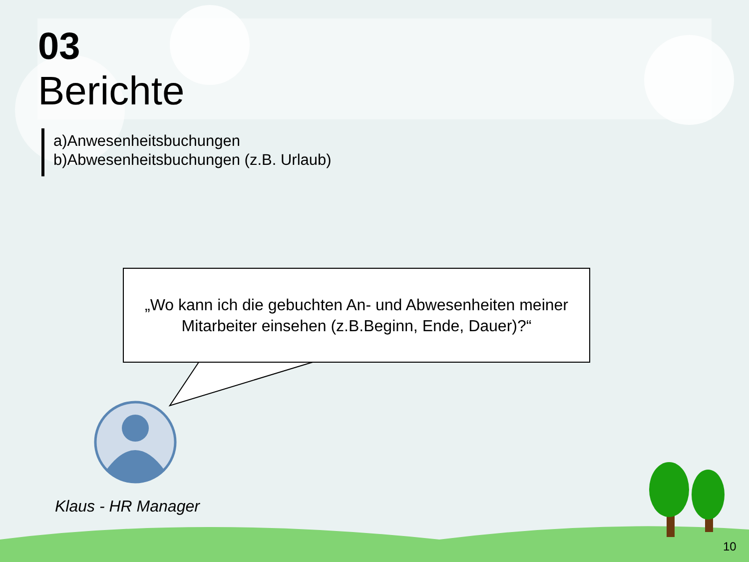03
Berichte
a)Anwesenheitsbuchungen
b)Abwesenheitsbuchungen (z.B. Urlaub)
„Wo kann ich die gebuchten An- und Abwesenheiten meiner
Mitarbeiter einsehen (z.B.Beginn, Ende, Dauer)?“
Klaus - HR Manager
10